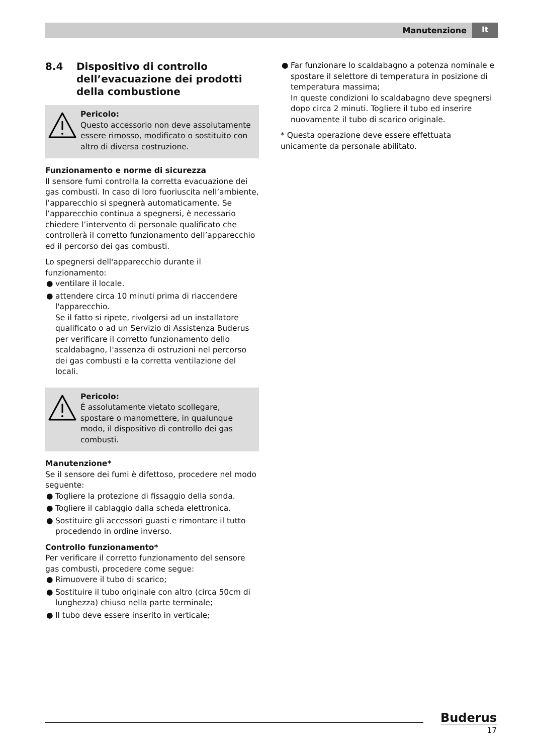Manutenzione It
8.4 Dispositivo di controllo dell’evacuazione dei prodotti della combustione
Pericolo:
Questo accessorio non deve assolutamente essere rimosso, modificato o sostituito con altro di diversa costruzione.
Funzionamento e norme di sicurezza
Il sensore fumi controlla la corretta evacuazione dei gas combusti. In caso di loro fuoriuscita nell’ambiente, l’apparecchio si spegnerà automaticamente. Se l’apparecchio continua a spegnersi, è necessario chiedere l’intervento di personale qualificato che controllerà il corretto funzionamento dell’apparecchio ed il percorso dei gas combusti.
Lo spegnersi dell'apparecchio durante il funzionamento:
● ventilare il locale.
● attendere circa 10 minuti prima di riaccendere l'apparecchio.
Se il fatto si ripete, rivolgersi ad un installatore qualificato o ad un Servizio di Assistenza Buderus per verificare il corretto funzionamento dello scaldabagno, l'assenza di ostruzioni nel percorso dei gas combusti e la corretta ventilazione del locali.
Pericolo:
É assolutamente vietato scollegare, spostare o manomettere, in qualunque modo, il dispositivo di controllo dei gas combusti.
Manutenzione*
Se il sensore dei fumi è difettoso, procedere nel modo seguente:
● Togliere la protezione di fissaggio della sonda.
● Togliere il cablaggio dalla scheda elettronica.
● Sostituire gli accessori guasti e rimontare il tutto procedendo in ordine inverso.
Controllo funzionamento*
Per verificare il corretto funzionamento del sensore gas combusti, procedere come segue:
● Rimuovere il tubo di scarico;
● Sostituire il tubo originale con altro (circa 50cm di lunghezza) chiuso nella parte terminale;
● Il tubo deve essere inserito in verticale;
● Far funzionare lo scaldabagno a potenza nominale e spostare il selettore di temperatura in posizione di temperatura massima;
In queste condizioni lo scaldabagno deve spegnersi dopo circa 2 minuti. Togliere il tubo ed inserire nuovamente il tubo di scarico originale.
* Questa operazione deve essere effettuata unicamente da personale abilitato.
Buderus
17